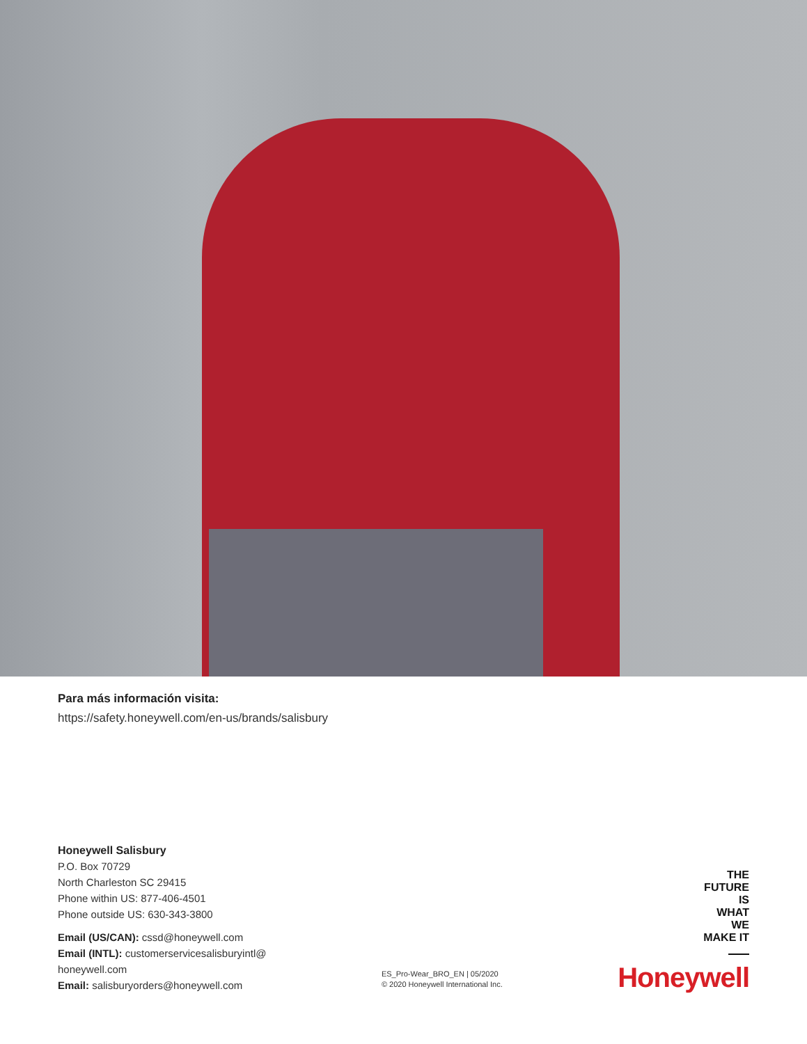Para más información visita:
https://safety.honeywell.com/en-us/brands/salisbury
Honeywell Salisbury
P.O. Box 70729
North Charleston SC 29415
Phone within US: 877-406-4501
Phone outside US: 630-343-3800
Email (US/CAN): cssd@honeywell.com
Email (INTL): customerservicesalisburyintl@
honeywell.com
Email: salisburyorders@honeywell.com
ES_Pro-Wear_BRO_EN | 05/2020
© 2020 Honeywell International Inc.
THE
FUTURE
IS
WHAT
WE
MAKE IT
Honeywell